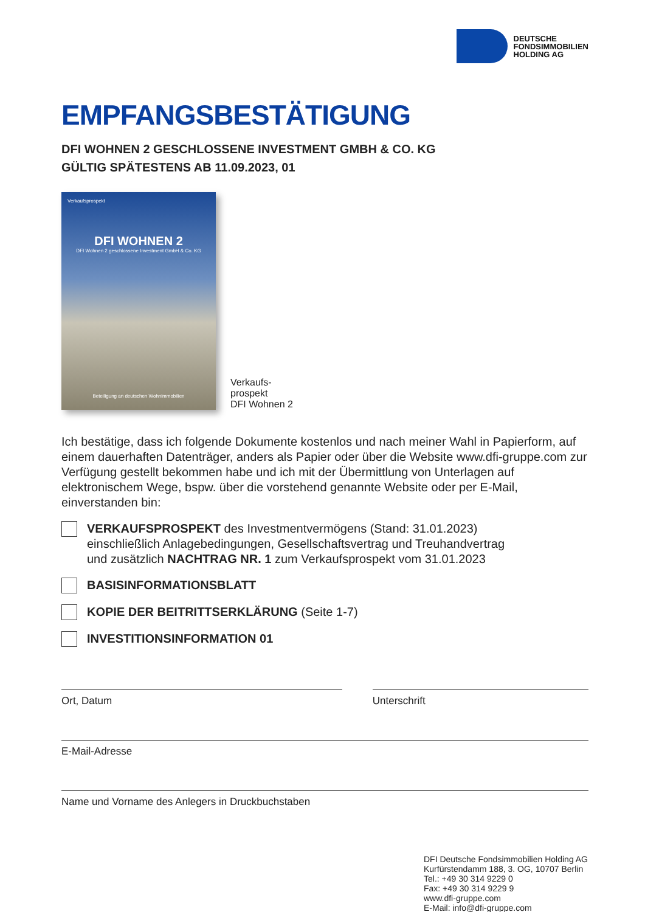DEUTSCHE
FONDSIMMOBILIEN
HOLDING AG
EMPFANGSBESTÄTIGUNG
DFI WOHNEN 2 GESCHLOSSENE INVESTMENT GMBH & CO. KG
GÜLTIG SPÄTESTENS AB 11.09.2023, 01
Verkaufsprospekt
DFI WOHNEN 2
DFI Wohnen 2 geschlossene Investment GmbH & Co. KG
Beteiligung an deutschen Wohnimmobilien
Verkaufs-
prospekt
DFI Wohnen 2
Ich bestätige, dass ich folgende Dokumente kostenlos und nach meiner Wahl in Papierform, auf einem dauerhaften Datenträger, anders als Papier oder über die Website www.dfi-gruppe.com zur Verfügung gestellt bekommen habe und ich mit der Übermittlung von Unterlagen auf elektronischem Wege, bspw. über die vorstehend genannte Website oder per E-Mail, einverstanden bin:
VERKAUFSPROSPEKT des Investmentvermögens (Stand: 31.01.2023)
einschließlich Anlagebedingungen, Gesellschaftsvertrag und Treuhandvertrag
und zusätzlich NACHTRAG NR. 1 zum Verkaufsprospekt vom 31.01.2023
BASISINFORMATIONSBLATT
KOPIE DER BEITRITTSERKLÄRUNG (Seite 1-7)
INVESTITIONSINFORMATION 01
Ort, Datum Unterschrift
E-Mail-Adresse
Name und Vorname des Anlegers in Druckbuchstaben
DFI Deutsche Fondsimmobilien Holding AG
Kurfürstendamm 188, 3. OG, 10707 Berlin
Tel.: +49 30 314 9229 0
Fax: +49 30 314 9229 9
www.dfi-gruppe.com
E-Mail: info@dfi-gruppe.com